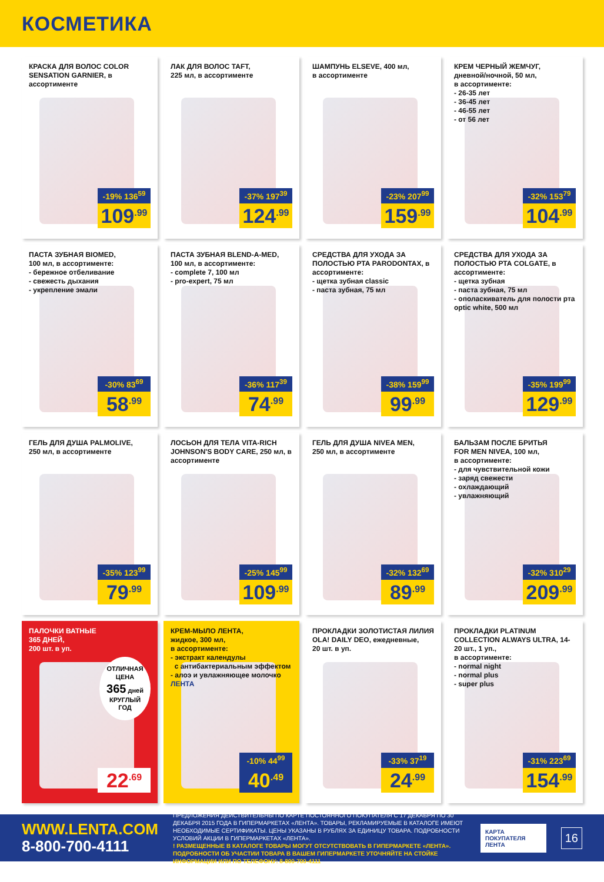КОСМЕТИКА
КРАСКА ДЛЯ ВОЛОС COLOR SENSATION GARNIER, в ассортименте
-19% 136<sup>59</sup>
109<sup>.99</sup>
ЛАК ДЛЯ ВОЛОС TAFT,
225 мл, в ассортименте
-37% 197<sup>39</sup>
124<sup>.99</sup>
ШАМПУНЬ ELSEVE, 400 мл,
в ассортименте
-23% 207<sup>99</sup>
159<sup>.99</sup>
КРЕМ ЧЕРНЫЙ ЖЕМЧУГ,
дневной/ночной, 50 мл,
в ассортименте:
- 26-35 лет
- 36-45 лет
- 46-55 лет
- от 56 лет
-32% 153<sup>79</sup>
104<sup>.99</sup>
ПАСТА ЗУБНАЯ BIOMED,
100 мл, в ассортименте:
- бережное отбеливание
- свежесть дыхания
- укрепление эмали
-30% 83<sup>69</sup>
58<sup>.99</sup>
ПАСТА ЗУБНАЯ BLEND-A-MED,
100 мл, в ассортименте:
- complete 7, 100 мл
- pro-expert, 75 мл
-36% 117<sup>39</sup>
74<sup>.99</sup>
СРЕДСТВА ДЛЯ УХОДА ЗА ПОЛОСТЬЮ РТА PARODONTAX, в ассортименте:
- щетка зубная classic
- паста зубная, 75 мл
-38% 159<sup>99</sup>
99<sup>.99</sup>
СРЕДСТВА ДЛЯ УХОДА ЗА ПОЛОСТЬЮ РТА COLGATE, в ассортименте:
- щетка зубная
- паста зубная, 75 мл
- ополаскиватель для полости рта optic white, 500 мл
-35% 199<sup>99</sup>
129<sup>.99</sup>
ГЕЛЬ ДЛЯ ДУША PALMOLIVE,
250 мл, в ассортименте
-35% 123<sup>99</sup>
79<sup>.99</sup>
ЛОСЬОН ДЛЯ ТЕЛА VITA-RICH JOHNSON'S BODY CARE, 250 мл, в ассортименте
-25% 145<sup>99</sup>
109<sup>.99</sup>
ГЕЛЬ ДЛЯ ДУША NIVEA MEN,
250 мл, в ассортименте
-32% 132<sup>69</sup>
89<sup>.99</sup>
БАЛЬЗАМ ПОСЛЕ БРИТЬЯ
FOR MEN NIVEA, 100 мл,
в ассортименте:
- для чувствительной кожи
- заряд свежести
- охлаждающий
- увлажняющий
-32% 310<sup>29</sup>
209<sup>.99</sup>
ПАЛОЧКИ ВАТНЫЕ
365 ДНЕЙ,
200 шт. в уп.
ОТЛИЧНАЯ ЦЕНА
365 дней
КРУГЛЫЙ ГОД
22<sup>.69</sup>
КРЕМ-МЫЛО ЛЕНТА,
жидкое, 300 мл,
в ассортименте:
- экстракт календулы
с антибактериальным эффектом
- алоэ и увлажняющее молочко
ЛЕНТА
-10% 44<sup>99</sup>
40<sup>.49</sup>
ПРОКЛАДКИ ЗОЛОТИСТАЯ ЛИЛИЯ OLA! DAILY DEO, ежедневные,
20 шт. в уп.
-33% 37<sup>19</sup>
24<sup>.99</sup>
ПРОКЛАДКИ PLATINUM COLLECTION ALWAYS ULTRA, 14-20 шт., 1 уп.,
в ассортименте:
- normal night
- normal plus
- super plus
-31% 223<sup>69</sup>
154<sup>.99</sup>
WWW.LENTA.COM
8-800-700-4111
ПРЕДЛОЖЕНИЯ ДЕЙСТВИТЕЛЬНЫ ПО КАРТЕ ПОСТОЯННОГО ПОКУПАТЕЛЯ С 17 ДЕКАБРЯ ПО 30 ДЕКАБРЯ 2015 ГОДА В ГИПЕРМАРКЕТАХ «ЛЕНТА». ТОВАРЫ, РЕКЛАМИРУЕМЫЕ В КАТАЛОГЕ ИМЕЮТ НЕОБХОДИМЫЕ СЕРТИФИКАТЫ. ЦЕНЫ УКАЗАНЫ В РУБЛЯХ ЗА ЕДИНИЦУ ТОВАРА. ПОДРОБНОСТИ УСЛОВИЙ АКЦИИ В ГИПЕРМАРКЕТАХ «ЛЕНТА».
! РАЗМЕЩЕННЫЕ В КАТАЛОГЕ ТОВАРЫ МОГУТ ОТСУТСТВОВАТЬ В ГИПЕРМАРКЕТЕ «ЛЕНТА». ПОДРОБНОСТИ ОБ УЧАСТИИ ТОВАРА В ВАШЕМ ГИПЕРМАРКЕТЕ УТОЧНЯЙТЕ НА СТОЙКЕ ИНФОРМАЦИИ ИЛИ ПО ТЕЛЕФОНУ: 8-800-700-4111
КАРТА ПОКУПАТЕЛЯ
ЛЕНТА
16